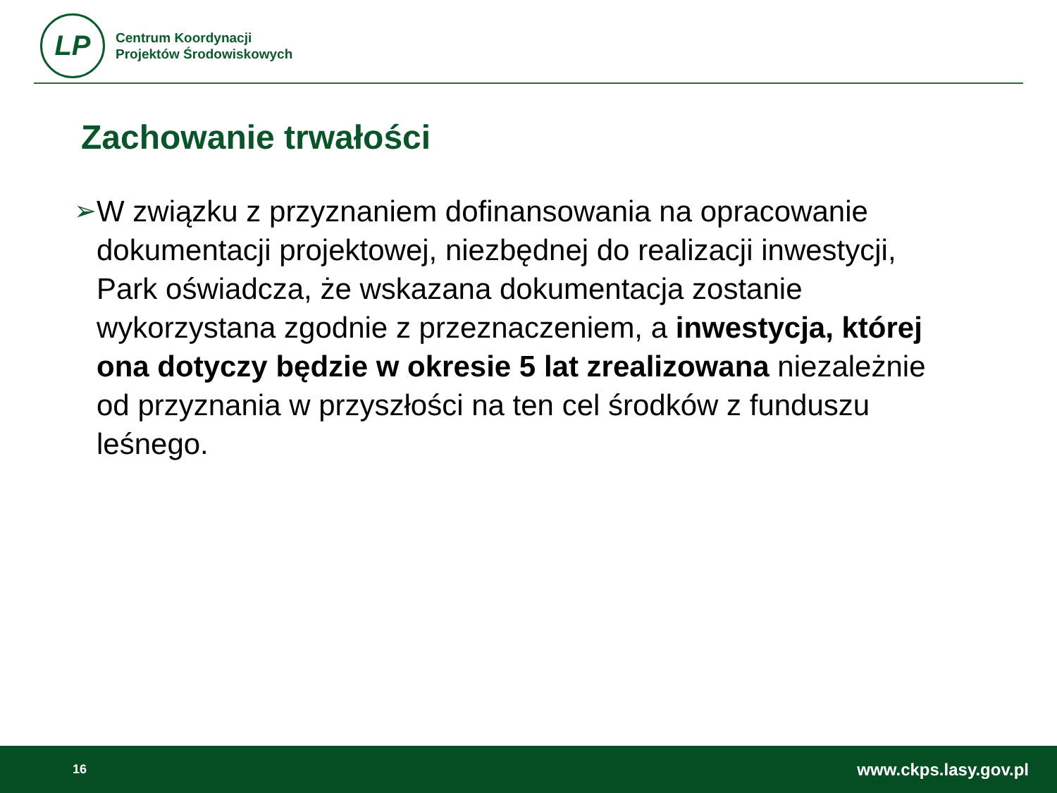LP
Centrum Koordynacji
Projektów Środowiskowych
Zachowanie trwałości
➢ W związku z przyznaniem dofinansowania na opracowanie dokumentacji projektowej, niezbędnej do realizacji inwestycji, Park oświadcza, że wskazana dokumentacja zostanie wykorzystana zgodnie z przeznaczeniem, a inwestycja, której ona dotyczy będzie w okresie 5 lat zrealizowana niezależnie od przyznania w przyszłości na ten cel środków z funduszu leśnego.
16 www.ckps.lasy.gov.pl